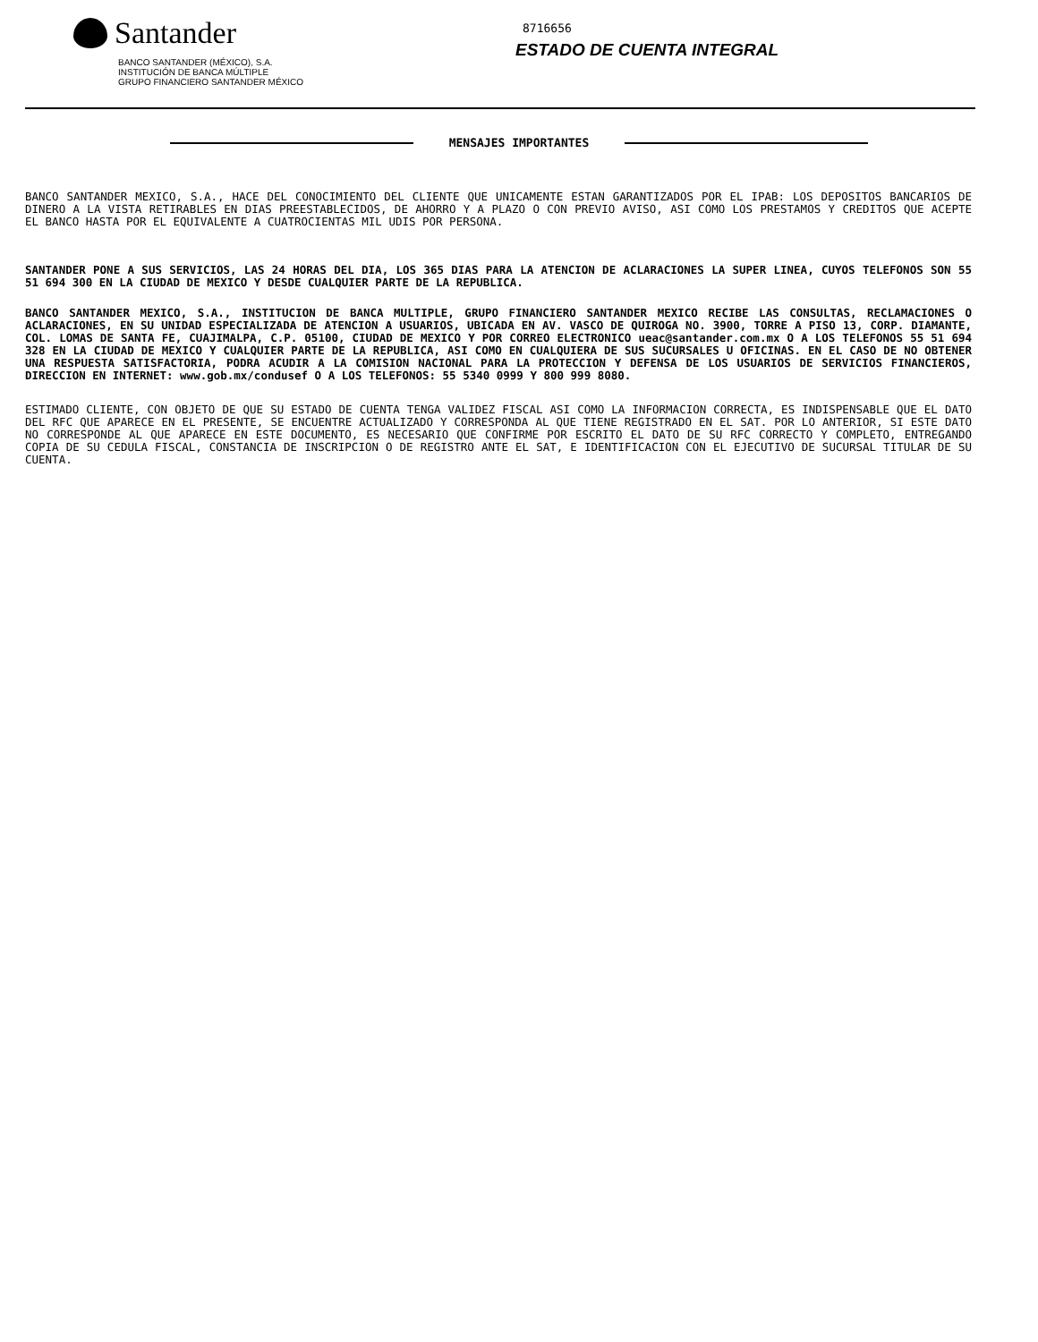Santander
BANCO SANTANDER (MÉXICO), S.A.
INSTITUCIÓN DE BANCA MÚLTIPLE
GRUPO FINANCIERO SANTANDER MÉXICO
8716656
ESTADO DE CUENTA INTEGRAL
MENSAJES IMPORTANTES
BANCO SANTANDER MEXICO, S.A., HACE DEL CONOCIMIENTO DEL CLIENTE QUE UNICAMENTE ESTAN GARANTIZADOS POR EL IPAB: LOS DEPOSITOS BANCARIOS DE DINERO A LA VISTA RETIRABLES EN DIAS PREESTABLECIDOS, DE AHORRO Y A PLAZO O CON PREVIO AVISO, ASI COMO LOS PRESTAMOS Y CREDITOS QUE ACEPTE EL BANCO HASTA POR EL EQUIVALENTE A CUATROCIENTAS MIL UDIS POR PERSONA.
SANTANDER PONE A SUS SERVICIOS, LAS 24 HORAS DEL DIA, LOS 365 DIAS PARA LA ATENCION DE ACLARACIONES LA SUPER LINEA, CUYOS TELEFONOS SON 55 51 694 300 EN LA CIUDAD DE MEXICO Y DESDE CUALQUIER PARTE DE LA REPUBLICA.
BANCO SANTANDER MEXICO, S.A., INSTITUCION DE BANCA MULTIPLE, GRUPO FINANCIERO SANTANDER MEXICO RECIBE LAS CONSULTAS, RECLAMACIONES O ACLARACIONES, EN SU UNIDAD ESPECIALIZADA DE ATENCION A USUARIOS, UBICADA EN AV. VASCO DE QUIROGA NO. 3900, TORRE A PISO 13, CORP. DIAMANTE, COL. LOMAS DE SANTA FE, CUAJIMALPA, C.P. 05100, CIUDAD DE MEXICO Y POR CORREO ELECTRONICO ueac@santander.com.mx O A LOS TELEFONOS 55 51 694 328 EN LA CIUDAD DE MEXICO Y CUALQUIER PARTE DE LA REPUBLICA, ASI COMO EN CUALQUIERA DE SUS SUCURSALES U OFICINAS. EN EL CASO DE NO OBTENER UNA RESPUESTA SATISFACTORIA, PODRA ACUDIR A LA COMISION NACIONAL PARA LA PROTECCION Y DEFENSA DE LOS USUARIOS DE SERVICIOS FINANCIEROS, DIRECCION EN INTERNET: www.gob.mx/condusef O A LOS TELEFONOS: 55 5340 0999 Y 800 999 8080.
ESTIMADO CLIENTE, CON OBJETO DE QUE SU ESTADO DE CUENTA TENGA VALIDEZ FISCAL ASI COMO LA INFORMACION CORRECTA, ES INDISPENSABLE QUE EL DATO DEL RFC QUE APARECE EN EL PRESENTE, SE ENCUENTRE ACTUALIZADO Y CORRESPONDA AL QUE TIENE REGISTRADO EN EL SAT. POR LO ANTERIOR, SI ESTE DATO NO CORRESPONDE AL QUE APARECE EN ESTE DOCUMENTO, ES NECESARIO QUE CONFIRME POR ESCRITO EL DATO DE SU RFC CORRECTO Y COMPLETO, ENTREGANDO COPIA DE SU CEDULA FISCAL, CONSTANCIA DE INSCRIPCION O DE REGISTRO ANTE EL SAT, E IDENTIFICACION CON EL EJECUTIVO DE SUCURSAL TITULAR DE SU CUENTA.